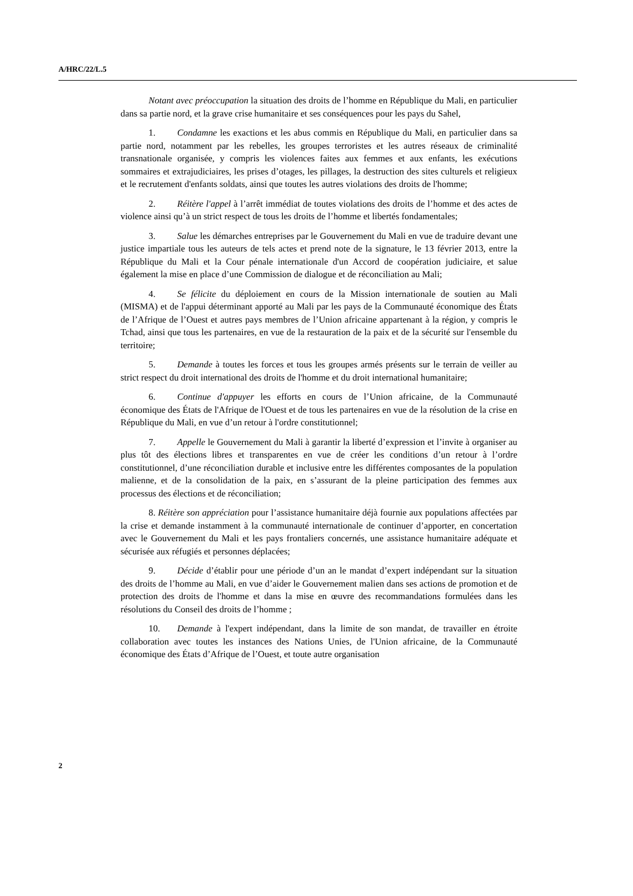A/HRC/22/L.5
Notant avec préoccupation la situation des droits de l’homme en République du Mali, en particulier dans sa partie nord, et la grave crise humanitaire et ses conséquences pour les pays du Sahel,
1. Condamne les exactions et les abus commis en République du Mali, en particulier dans sa partie nord, notamment par les rebelles, les groupes terroristes et les autres réseaux de criminalité transnationale organisée, y compris les violences faites aux femmes et aux enfants, les exécutions sommaires et extrajudiciaires, les prises d’otages, les pillages, la destruction des sites culturels et religieux et le recrutement d'enfants soldats, ainsi que toutes les autres violations des droits de l'homme;
2. Réitère l'appel à l’arrêt immédiat de toutes violations des droits de l’homme et des actes de violence ainsi qu’à un strict respect de tous les droits de l’homme et libertés fondamentales;
3. Salue les démarches entreprises par le Gouvernement du Mali en vue de traduire devant une justice impartiale tous les auteurs de tels actes et prend note de la signature, le 13 février 2013, entre la République du Mali et la Cour pénale internationale d'un Accord de coopération judiciaire, et salue également la mise en place d’une Commission de dialogue et de réconciliation au Mali;
4. Se félicite du déploiement en cours de la Mission internationale de soutien au Mali (MISMA) et de l'appui déterminant apporté au Mali par les pays de la Communauté économique des États de l’Afrique de l’Ouest et autres pays membres de l’Union africaine appartenant à la région, y compris le Tchad, ainsi que tous les partenaires, en vue de la restauration de la paix et de la sécurité sur l'ensemble du territoire;
5. Demande à toutes les forces et tous les groupes armés présents sur le terrain de veiller au strict respect du droit international des droits de l'homme et du droit international humanitaire;
6. Continue d'appuyer les efforts en cours de l’Union africaine, de la Communauté économique des États de l'Afrique de l'Ouest et de tous les partenaires en vue de la résolution de la crise en République du Mali, en vue d’un retour à l'ordre constitutionnel;
7. Appelle le Gouvernement du Mali à garantir la liberté d’expression et l’invite à organiser au plus tôt des élections libres et transparentes en vue de créer les conditions d’un retour à l’ordre constitutionnel, d’une réconciliation durable et inclusive entre les différentes composantes de la population malienne, et de la consolidation de la paix, en s’assurant de la pleine participation des femmes aux processus des élections et de réconciliation;
8. Réitère son appréciation pour l’assistance humanitaire déjà fournie aux populations affectées par la crise et demande instamment à la communauté internationale de continuer d’apporter, en concertation avec le Gouvernement du Mali et les pays frontaliers concernés, une assistance humanitaire adéquate et sécurisée aux réfugiés et personnes déplacées;
9. Décide d’établir pour une période d’un an le mandat d’expert indépendant sur la situation des droits de l’homme au Mali, en vue d’aider le Gouvernement malien dans ses actions de promotion et de protection des droits de l'homme et dans la mise en œuvre des recommandations formulées dans les résolutions du Conseil des droits de l’homme ;
10. Demande à l'expert indépendant, dans la limite de son mandat, de travailler en étroite collaboration avec toutes les instances des Nations Unies, de l'Union africaine, de la Communauté économique des États d’Afrique de l’Ouest, et toute autre organisation
2